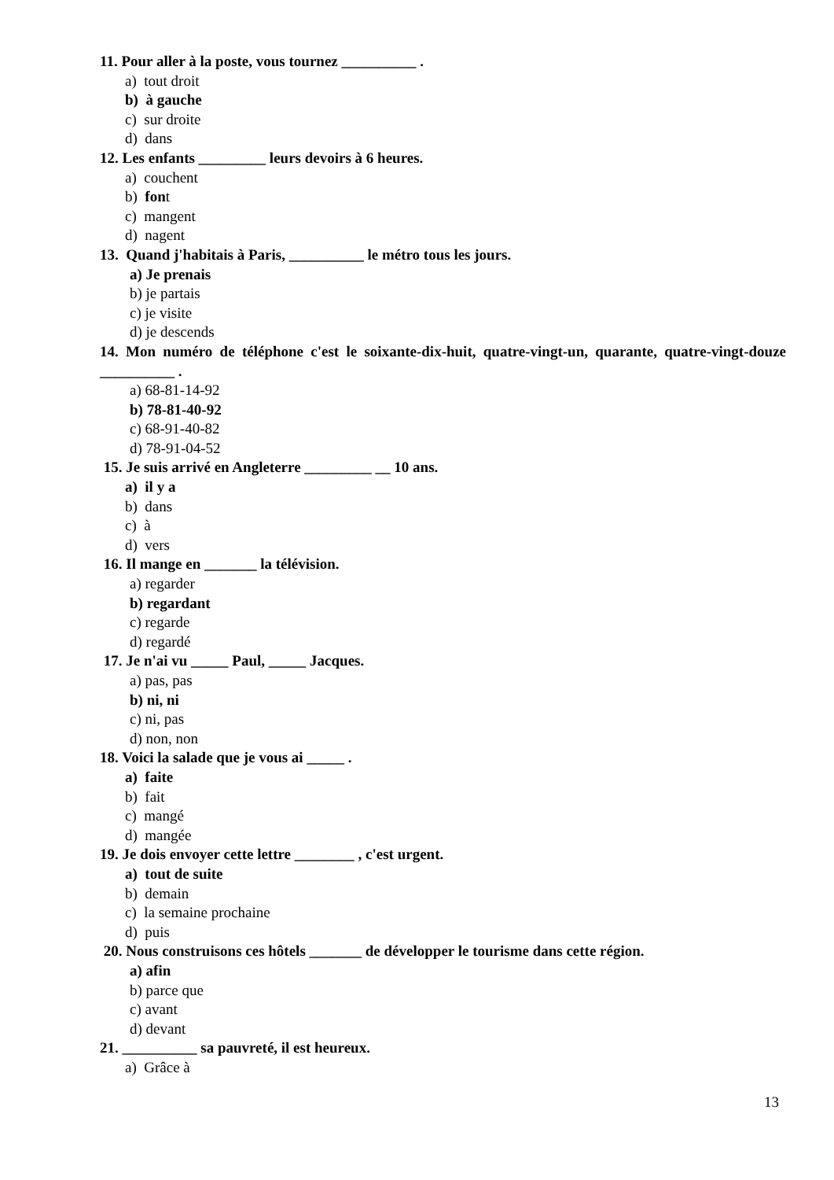11. Pour aller à la poste, vous tournez __________ .
a) tout droit
b) à gauche
c) sur droite
d) dans
12. Les enfants _________ leurs devoirs à 6 heures.
a) couchent
b) font
c) mangent
d) nagent
13. Quand j'habitais à Paris, __________ le métro tous les jours.
a) Je prenais
b) je partais
c) je visite
d) je descends
14. Mon numéro de téléphone c'est le soixante-dix-huit, quatre-vingt-un, quarante, quatre-vingt-douze __________ .
a) 68-81-14-92
b) 78-81-40-92
c) 68-91-40-82
d) 78-91-04-52
15. Je suis arrivé en Angleterre _________ __ 10 ans.
a) il y a
b) dans
c) à
d) vers
16. Il mange en _______ la télévision.
a) regarder
b) regardant
c) regarde
d) regardé
17. Je n'ai vu _____ Paul, _____ Jacques.
a) pas, pas
b) ni, ni
c) ni, pas
d) non, non
18. Voici la salade que je vous ai _____ .
a) faite
b) fait
c) mangé
d) mangée
19. Je dois envoyer cette lettre ________ , c'est urgent.
a) tout de suite
b) demain
c) la semaine prochaine
d) puis
20. Nous construisons ces hôtels _______ de développer le tourisme dans cette région.
a) afin
b) parce que
c) avant
d) devant
21. __________ sa pauvreté, il est heureux.
a) Grâce à
13